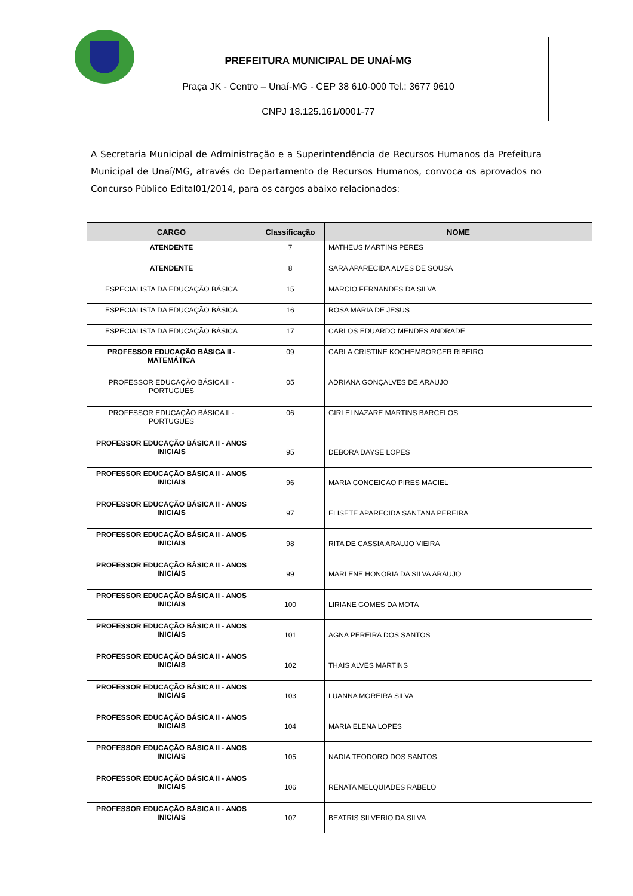PREFEITURA MUNICIPAL DE UNAÍ-MG
Praça JK - Centro – Unaí-MG - CEP 38 610-000 Tel.: 3677 9610
CNPJ 18.125.161/0001-77
A Secretaria Municipal de Administração e a Superintendência de Recursos Humanos da Prefeitura Municipal de Unaí/MG, através do Departamento de Recursos Humanos, convoca os aprovados no Concurso Público Edital01/2014, para os cargos abaixo relacionados:
| CARGO | Classificação | NOME |
| --- | --- | --- |
| ATENDENTE | 7 | MATHEUS MARTINS PERES |
| ATENDENTE | 8 | SARA APARECIDA ALVES DE SOUSA |
| ESPECIALISTA DA EDUCAÇÃO BÁSICA | 15 | MARCIO FERNANDES DA SILVA |
| ESPECIALISTA DA EDUCAÇÃO BÁSICA | 16 | ROSA MARIA DE JESUS |
| ESPECIALISTA DA EDUCAÇÃO BÁSICA | 17 | CARLOS EDUARDO MENDES ANDRADE |
| PROFESSOR EDUCAÇÃO BÁSICA II - MATEMÁTICA | 09 | CARLA CRISTINE KOCHEMBORGER RIBEIRO |
| PROFESSOR EDUCAÇÃO BÁSICA II - PORTUGUES | 05 | ADRIANA GONÇALVES DE ARAUJO |
| PROFESSOR EDUCAÇÃO BÁSICA II - PORTUGUES | 06 | GIRLEI NAZARE MARTINS BARCELOS |
| PROFESSOR EDUCAÇÃO BÁSICA II - ANOS INICIAIS | 95 | DEBORA DAYSE LOPES |
| PROFESSOR EDUCAÇÃO BÁSICA II - ANOS INICIAIS | 96 | MARIA CONCEICAO PIRES MACIEL |
| PROFESSOR EDUCAÇÃO BÁSICA II - ANOS INICIAIS | 97 | ELISETE APARECIDA SANTANA PEREIRA |
| PROFESSOR EDUCAÇÃO BÁSICA II - ANOS INICIAIS | 98 | RITA DE CASSIA ARAUJO VIEIRA |
| PROFESSOR EDUCAÇÃO BÁSICA II - ANOS INICIAIS | 99 | MARLENE HONORIA DA SILVA ARAUJO |
| PROFESSOR EDUCAÇÃO BÁSICA II - ANOS INICIAIS | 100 | LIRIANE GOMES DA MOTA |
| PROFESSOR EDUCAÇÃO BÁSICA II - ANOS INICIAIS | 101 | AGNA PEREIRA DOS SANTOS |
| PROFESSOR EDUCAÇÃO BÁSICA II - ANOS INICIAIS | 102 | THAIS ALVES MARTINS |
| PROFESSOR EDUCAÇÃO BÁSICA II - ANOS INICIAIS | 103 | LUANNA MOREIRA SILVA |
| PROFESSOR EDUCAÇÃO BÁSICA II - ANOS INICIAIS | 104 | MARIA ELENA LOPES |
| PROFESSOR EDUCAÇÃO BÁSICA II - ANOS INICIAIS | 105 | NADIA TEODORO DOS SANTOS |
| PROFESSOR EDUCAÇÃO BÁSICA II - ANOS INICIAIS | 106 | RENATA MELQUIADES RABELO |
| PROFESSOR EDUCAÇÃO BÁSICA II - ANOS INICIAIS | 107 | BEATRIS SILVERIO DA SILVA |